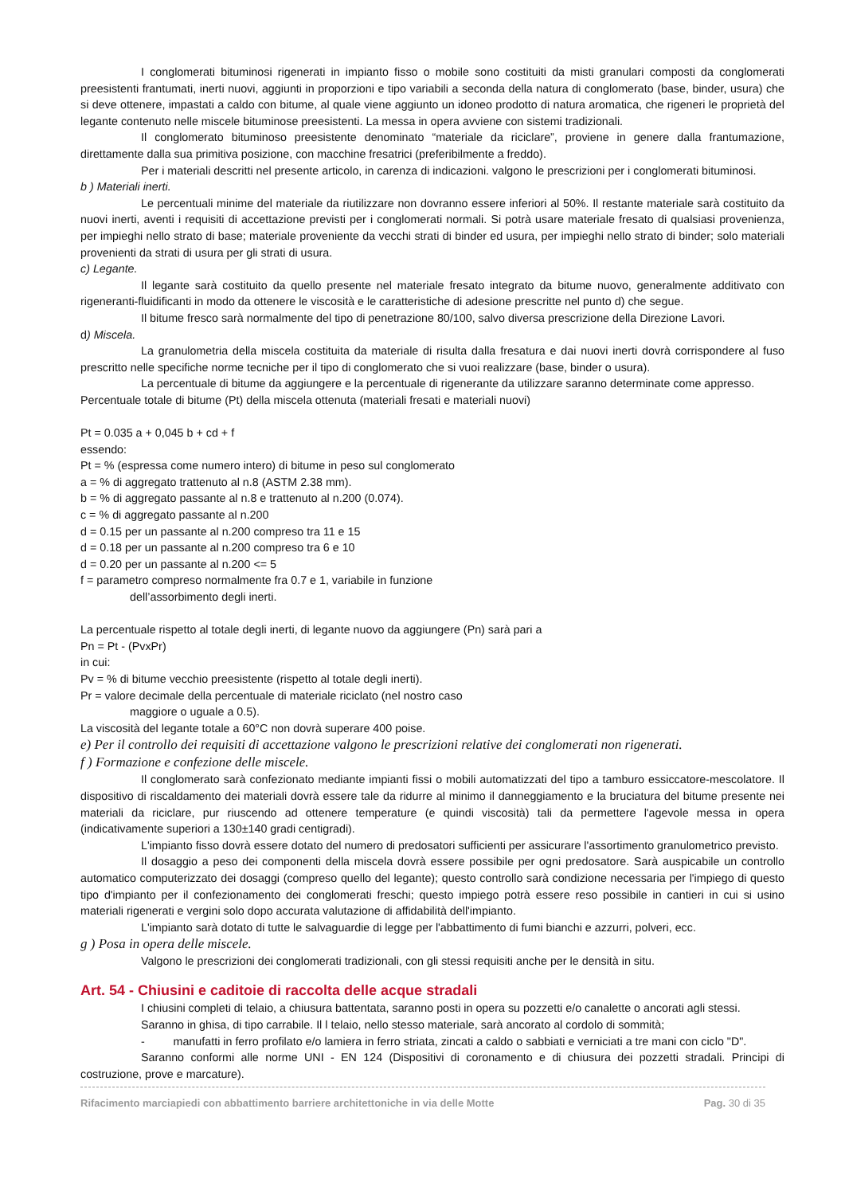I conglomerati bituminosi rigenerati in impianto fisso o mobile sono costituiti da misti granulari composti da conglomerati preesistenti frantumati, inerti nuovi, aggiunti in proporzioni e tipo variabili a seconda della natura di conglomerato (base, binder, usura) che si deve ottenere, impastati a caldo con bitume, al quale viene aggiunto un idoneo prodotto di natura aromatica, che rigeneri le proprietà del legante contenuto nelle miscele bituminose preesistenti. La messa in opera avviene con sistemi tradizionali.
Il conglomerato bituminoso preesistente denominato “materiale da riciclare”, proviene in genere dalla frantumazione, direttamente dalla sua primitiva posizione, con macchine fresatrici (preferibilmente a freddo).
Per i materiali descritti nel presente articolo, in carenza di indicazioni. valgono le prescrizioni per i conglomerati bituminosi.
b ) Materiali inerti.
Le percentuali minime del materiale da riutilizzare non dovranno essere inferiori al 50%. Il restante materiale sarà costituito da nuovi inerti, aventi i requisiti di accettazione previsti per i conglomerati normali. Si potrà usare materiale fresato di qualsiasi provenienza, per impieghi nello strato di base; materiale proveniente da vecchi strati di binder ed usura, per impieghi nello strato di binder; solo materiali provenienti da strati di usura per gli strati di usura.
c) Legante.
Il legante sarà costituito da quello presente nel materiale fresato integrato da bitume nuovo, generalmente additivato con rigeneranti-fluidificanti in modo da ottenere le viscosità e le caratteristiche di adesione prescritte nel punto d) che segue.
Il bitume fresco sarà normalmente del tipo di penetrazione 80/100, salvo diversa prescrizione della Direzione Lavori.
d) Miscela.
La granulometria della miscela costituita da materiale di risulta dalla fresatura e dai nuovi inerti dovrà corrispondere al fuso prescritto nelle specifiche norme tecniche per il tipo di conglomerato che si vuoi realizzare (base, binder o usura).
La percentuale di bitume da aggiungere e la percentuale di rigenerante da utilizzare saranno determinate come appresso.
Percentuale totale di bitume (Pt) della miscela ottenuta (materiali fresati e materiali nuovi)
Pt = 0.035 a + 0,045 b + cd + f
essendo:
Pt = % (espressa come numero intero) di bitume in peso sul conglomerato
a = % di aggregato trattenuto al n.8 (ASTM 2.38 mm).
b = % di aggregato passante al n.8 e trattenuto al n.200 (0.074).
c = % di aggregato passante al n.200
d = 0.15 per un passante al n.200 compreso tra 11 e 15
d = 0.18 per un passante al n.200 compreso tra 6 e 10
d = 0.20 per un passante al n.200 <= 5
f = parametro compreso normalmente fra 0.7 e 1, variabile in funzione
dell’assorbimento degli inerti.
La percentuale rispetto al totale degli inerti, di legante nuovo da aggiungere (Pn) sarà pari a
Pn = Pt - (PvxPr)
in cui:
Pv = % di bitume vecchio preesistente (rispetto al totale degli inerti).
Pr = valore decimale della percentuale di materiale riciclato (nel nostro caso
maggiore o uguale a 0.5).
La viscosità del legante totale a 60°C non dovrà superare 400 poise.
e) Per il controllo dei requisiti di accettazione valgono le prescrizioni relative dei conglomerati non rigenerati.
f ) Formazione e confezione delle miscele.
Il conglomerato sarà confezionato mediante impianti fissi o mobili automatizzati del tipo a tamburo essiccatore-mescolatore. Il dispositivo di riscaldamento dei materiali dovrà essere tale da ridurre al minimo il danneggiamento e la bruciatura del bitume presente nei materiali da riciclare, pur riuscendo ad ottenere temperature (e quindi viscosità) tali da permettere l'agevole messa in opera (indicativamente superiori a 130±140 gradi centigradi).
L'impianto fisso dovrà essere dotato del numero di predosatori sufficienti per assicurare l'assortimento granulometrico previsto.
Il dosaggio a peso dei componenti della miscela dovrà essere possibile per ogni predosatore. Sarà auspicabile un controllo automatico computerizzato dei dosaggi (compreso quello del legante); questo controllo sarà condizione necessaria per l'impiego di questo tipo d'impianto per il confezionamento dei conglomerati freschi; questo impiego potrà essere reso possibile in cantieri in cui si usino materiali rigenerati e vergini solo dopo accurata valutazione di affidabilità dell'impianto.
L'impianto sarà dotato di tutte le salvaguardie di legge per l'abbattimento di fumi bianchi e azzurri, polveri, ecc.
g ) Posa in opera delle miscele.
Valgono le prescrizioni dei conglomerati tradizionali, con gli stessi requisiti anche per le densità in situ.
Art. 54 - Chiusini e caditoie di raccolta delle acque stradali
I chiusini completi di telaio, a chiusura battentata, saranno posti in opera su pozzetti e/o canalette o ancorati agli stessi.
Saranno in ghisa, di tipo carrabile. Il l telaio, nello stesso materiale, sarà ancorato al cordolo di sommità;
- manufatti in ferro profilato e/o lamiera in ferro striata, zincati a caldo o sabbiati e verniciati a tre mani con ciclo "D".
Saranno conformi alle norme UNI - EN 124 (Dispositivi di coronamento e di chiusura dei pozzetti stradali. Principi di costruzione, prove e marcature).
Rifacimento marciapiedi con abbattimento barriere architettoniche in via delle Motte Pag. 30 di 35